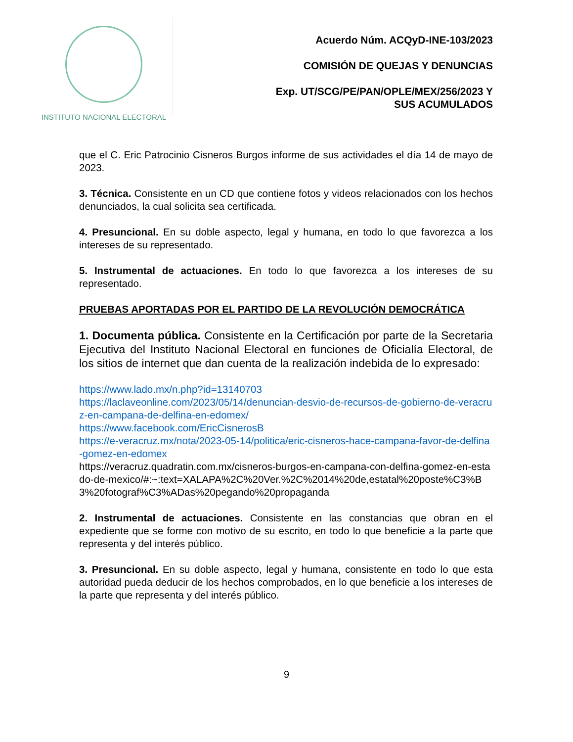INSTITUTO NACIONAL ELECTORAL
Acuerdo Núm. ACQyD-INE-103/2023
COMISIÓN DE QUEJAS Y DENUNCIAS
Exp. UT/SCG/PE/PAN/OPLE/MEX/256/2023 Y
SUS ACUMULADOS
que el C. Eric Patrocinio Cisneros Burgos informe de sus actividades el día 14 de mayo de 2023.
3. Técnica. Consistente en un CD que contiene fotos y videos relacionados con los hechos denunciados, la cual solicita sea certificada.
4. Presuncional. En su doble aspecto, legal y humana, en todo lo que favorezca a los intereses de su representado.
5. Instrumental de actuaciones. En todo lo que favorezca a los intereses de su representado.
PRUEBAS APORTADAS POR EL PARTIDO DE LA REVOLUCIÓN DEMOCRÁTICA
1. Documenta pública. Consistente en la Certificación por parte de la Secretaria Ejecutiva del Instituto Nacional Electoral en funciones de Oficialía Electoral, de los sitios de internet que dan cuenta de la realización indebida de lo expresado:
https://www.lado.mx/n.php?id=13140703
https://laclaveonline.com/2023/05/14/denuncian-desvio-de-recursos-de-gobierno-de-veracruz-en-campana-de-delfina-en-edomex/
https://www.facebook.com/EricCisnerosB
https://e-veracruz.mx/nota/2023-05-14/politica/eric-cisneros-hace-campana-favor-de-delfina-gomez-en-edomex
https://veracruz.quadratin.com.mx/cisneros-burgos-en-campana-con-delfina-gomez-en-estado-de-mexico/#:~:text=XALAPA%2C%20Ver.%2C%2014%20de,estatal%20poste%C3%B3%20fotograf%C3%ADas%20pegando%20propaganda
2. Instrumental de actuaciones. Consistente en las constancias que obran en el expediente que se forme con motivo de su escrito, en todo lo que beneficie a la parte que representa y del interés público.
3. Presuncional. En su doble aspecto, legal y humana, consistente en todo lo que esta autoridad pueda deducir de los hechos comprobados, en lo que beneficie a los intereses de la parte que representa y del interés público.
9